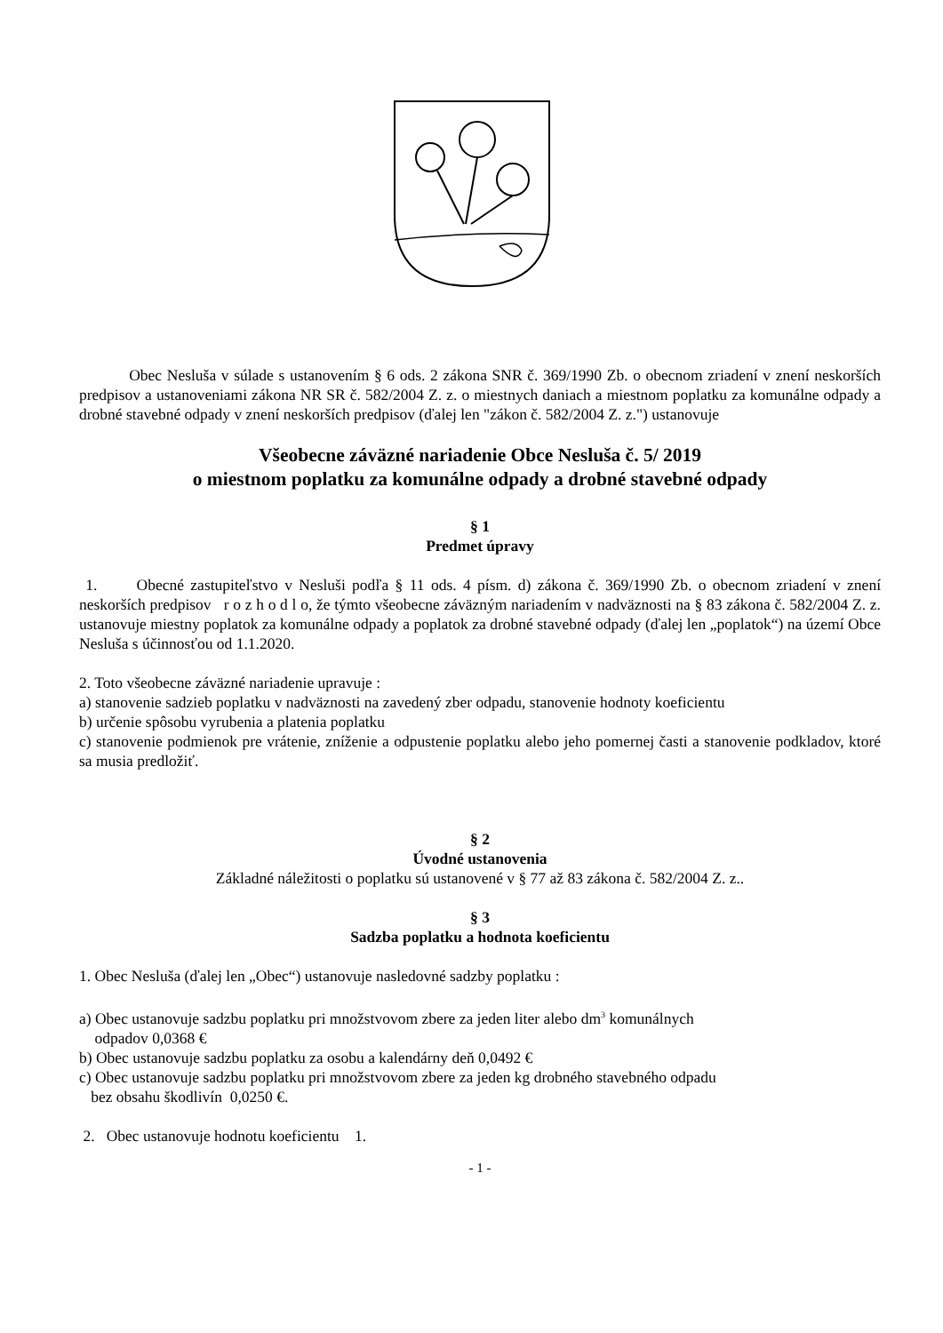Obec Nesluša v súlade s ustanovením § 6 ods. 2 zákona SNR č. 369/1990 Zb. o obecnom zriadení v znení neskorších predpisov a ustanoveniami zákona NR SR č. 582/2004 Z. z. o miestnych daniach a miestnom poplatku za komunálne odpady a drobné stavebné odpady v znení neskorších predpisov (ďalej len "zákon č. 582/2004 Z. z.") ustanovuje
Všeobecne záväzné nariadenie Obce Nesluša č. 5/ 2019
o miestnom poplatku za komunálne odpady a drobné stavebné odpady
§ 1
Predmet úpravy
1. Obecné zastupiteľstvo v Nesluši podľa § 11 ods. 4 písm. d) zákona č. 369/1990 Zb. o obecnom zriadení v znení neskorších predpisov r o z h o d l o, že týmto všeobecne záväzným nariadením v nadväznosti na § 83 zákona č. 582/2004 Z. z. ustanovuje miestny poplatok za komunálne odpady a poplatok za drobné stavebné odpady (ďalej len „poplatok“) na území Obce Nesluša s účinnosťou od 1.1.2020.
2. Toto všeobecne záväzné nariadenie upravuje :
a) stanovenie sadzieb poplatku v nadväznosti na zavedený zber odpadu, stanovenie hodnoty koeficientu
b) určenie spôsobu vyrubenia a platenia poplatku
c) stanovenie podmienok pre vrátenie, zníženie a odpustenie poplatku alebo jeho pomernej časti a stanovenie podkladov, ktoré sa musia predložiť.
§ 2
Úvodné ustanovenia
Základné náležitosti o poplatku sú ustanovené v § 77 až 83 zákona č. 582/2004 Z. z..
§ 3
Sadzba poplatku a hodnota koeficientu
1. Obec Nesluša (ďalej len „Obec“) ustanovuje nasledovné sadzby poplatku :
a) Obec ustanovuje sadzbu poplatku pri množstvovom zbere za jeden liter alebo dm<sup>3</sup> komunálnych
odpadov 0,0368 €
b) Obec ustanovuje sadzbu poplatku za osobu a kalendárny deň 0,0492 €
c) Obec ustanovuje sadzbu poplatku pri množstvovom zbere za jeden kg drobného stavebného odpadu
bez obsahu škodlivín 0,0250 €.
2. Obec ustanovuje hodnotu koeficientu 1.
- 1 -